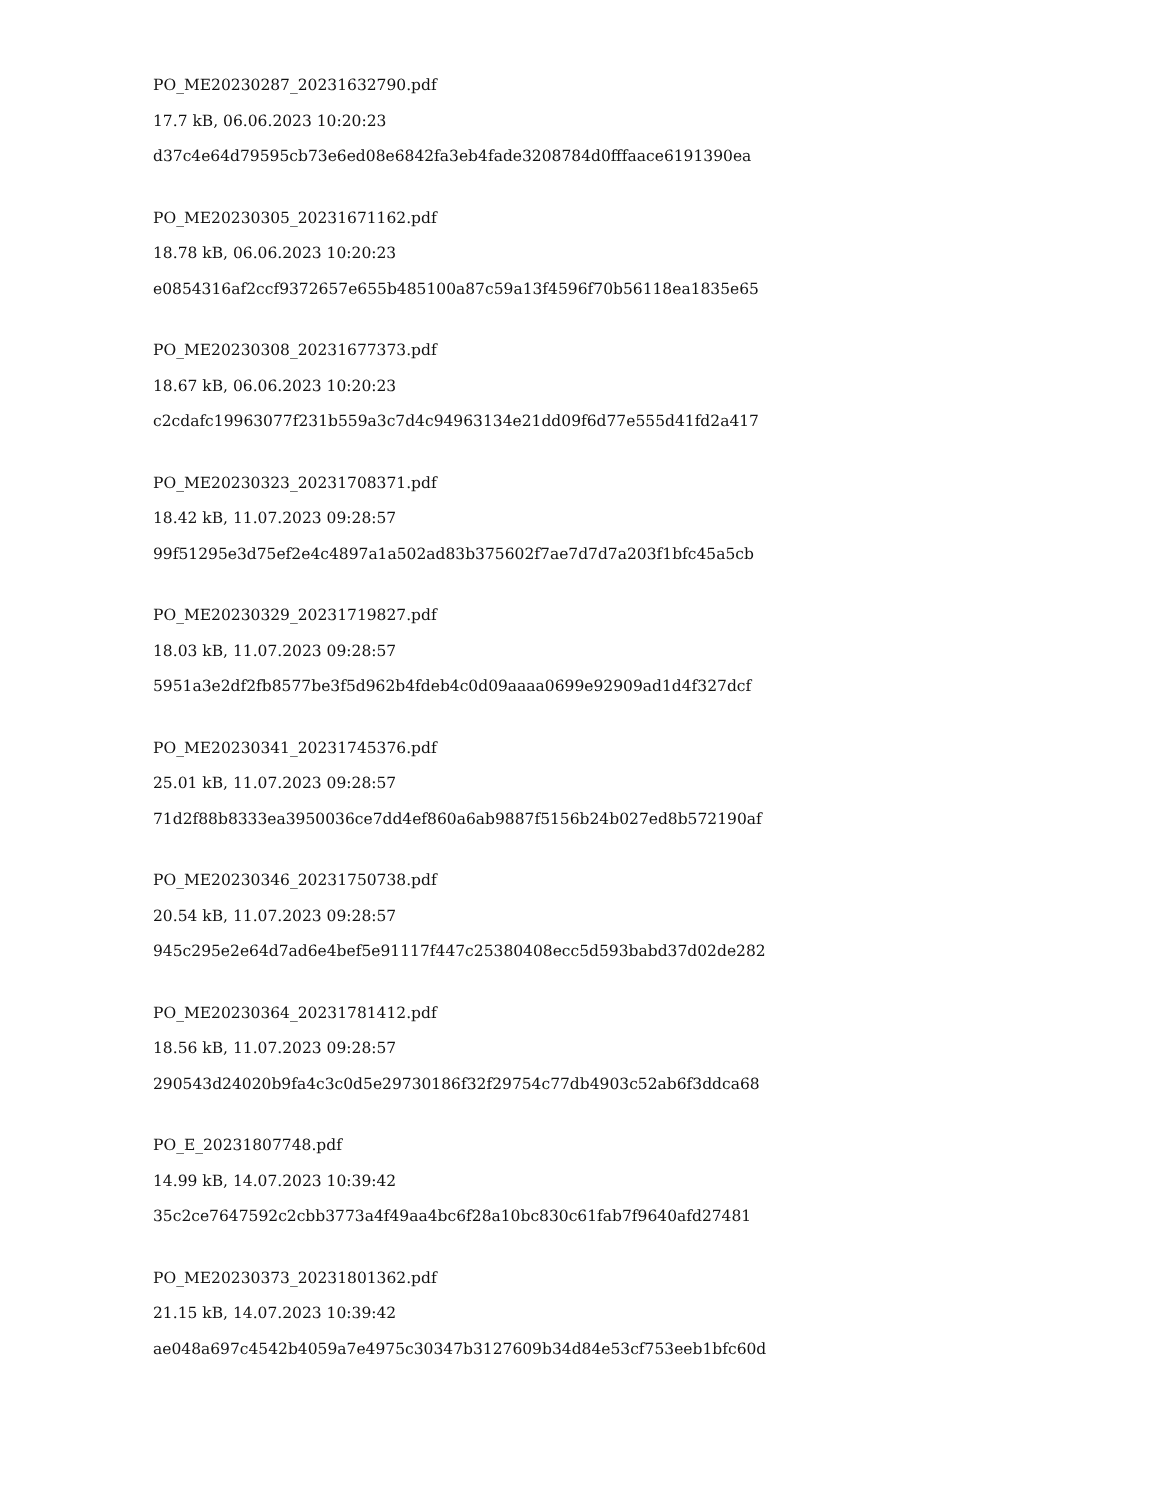PO_ME20230287_20231632790.pdf
17.7 kB, 06.06.2023 10:20:23
d37c4e64d79595cb73e6ed08e6842fa3eb4fade3208784d0fffaace6191390ea
PO_ME20230305_20231671162.pdf
18.78 kB, 06.06.2023 10:20:23
e0854316af2ccf9372657e655b485100a87c59a13f4596f70b56118ea1835e65
PO_ME20230308_20231677373.pdf
18.67 kB, 06.06.2023 10:20:23
c2cdafc19963077f231b559a3c7d4c94963134e21dd09f6d77e555d41fd2a417
PO_ME20230323_20231708371.pdf
18.42 kB, 11.07.2023 09:28:57
99f51295e3d75ef2e4c4897a1a502ad83b375602f7ae7d7d7a203f1bfc45a5cb
PO_ME20230329_20231719827.pdf
18.03 kB, 11.07.2023 09:28:57
5951a3e2df2fb8577be3f5d962b4fdeb4c0d09aaaa0699e92909ad1d4f327dcf
PO_ME20230341_20231745376.pdf
25.01 kB, 11.07.2023 09:28:57
71d2f88b8333ea3950036ce7dd4ef860a6ab9887f5156b24b027ed8b572190af
PO_ME20230346_20231750738.pdf
20.54 kB, 11.07.2023 09:28:57
945c295e2e64d7ad6e4bef5e91117f447c25380408ecc5d593babd37d02de282
PO_ME20230364_20231781412.pdf
18.56 kB, 11.07.2023 09:28:57
290543d24020b9fa4c3c0d5e29730186f32f29754c77db4903c52ab6f3ddca68
PO_E_20231807748.pdf
14.99 kB, 14.07.2023 10:39:42
35c2ce7647592c2cbb3773a4f49aa4bc6f28a10bc830c61fab7f9640afd27481
PO_ME20230373_20231801362.pdf
21.15 kB, 14.07.2023 10:39:42
ae048a697c4542b4059a7e4975c30347b3127609b34d84e53cf753eeb1bfc60d